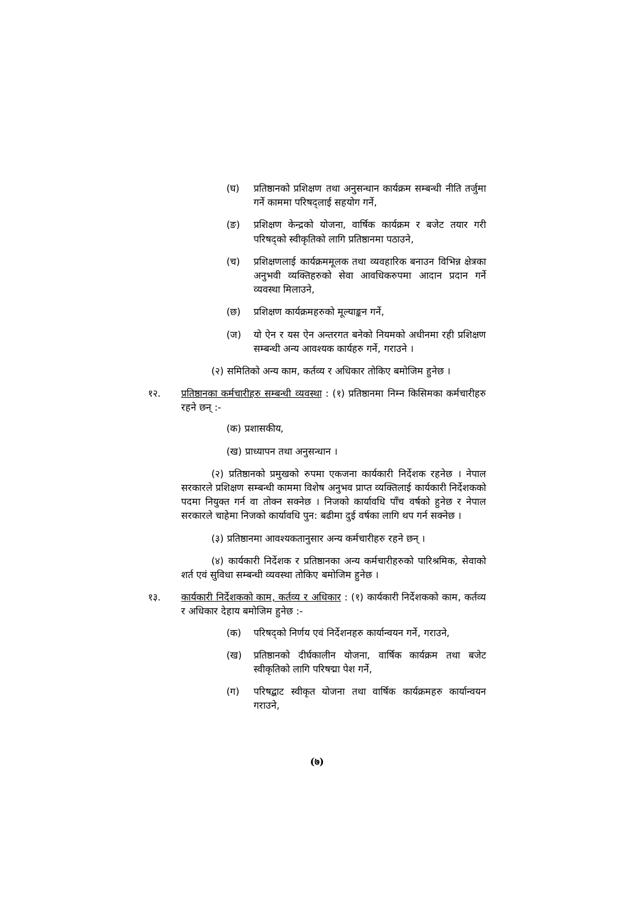(घ) प्रतिष्ठानको प्रशिक्षण तथा अनुसन्धान कार्यक्रम सम्बन्धी नीति तर्जुमा गर्ने काममा परिषद्लाई सहयोग गर्ने,
(ङ) प्रशिक्षण केन्द्रको योजना, वार्षिक कार्यक्रम र बजेट तयार गरी परिषद्को स्वीकृतिको लागि प्रतिष्ठानमा पठाउने,
(च) प्रशिक्षणलाई कार्यक्रममूलक तथा व्यवहारिक बनाउन विभिन्न क्षेत्रका अनुभवी व्यक्तिहरुको सेवा आवधिकरुपमा आदान प्रदान गर्ने व्यवस्था मिलाउने,
(छ) प्रशिक्षण कार्यक्रमहरुको मूल्याङ्कन गर्ने,
(ज) यो ऐन र यस ऐन अन्तरगत बनेको नियमको अधीनमा रही प्रशिक्षण सम्बन्धी अन्य आवश्यक कार्यहरु गर्ने, गराउने ।
(२) समितिको अन्य काम, कर्तव्य र अधिकार तोकिए बमोजिम हुनेछ ।
१२. प्रतिष्ठानका कर्मचारीहरु सम्बन्धी व्यवस्था : (१) प्रतिष्ठानमा निम्न किसिमका कर्मचारीहरु रहने छन् :-
(क) प्रशासकीय,
(ख) प्राध्यापन तथा अनुसन्धान ।
(२) प्रतिष्ठानको प्रमुखको रुपमा एकजना कार्यकारी निर्देशक रहनेछ । नेपाल सरकारले प्रशिक्षण सम्बन्धी काममा विशेष अनुभव प्राप्त व्यक्तिलाई कार्यकारी निर्देशकको पदमा नियुक्त गर्न वा तोक्न सक्नेछ । निजको कार्यावधि पाँच वर्षको हुनेछ र नेपाल सरकारले चाहेमा निजको कार्यावधि पुन: बढीमा दुई वर्षका लागि थप गर्न सक्नेछ ।
(३) प्रतिष्ठानमा आवश्यकतानुसार अन्य कर्मचारीहरु रहने छन् ।
(४) कार्यकारी निर्देशक र प्रतिष्ठानका अन्य कर्मचारीहरुको पारिश्रमिक, सेवाको शर्त एवं सुविधा सम्बन्धी व्यवस्था तोकिए बमोजिम हुनेछ ।
१३. कार्यकारी निर्देशकको काम, कर्तव्य र अधिकार : (१) कार्यकारी निर्देशकको काम, कर्तव्य र अधिकार देहाय बमोजिम हुनेछ :-
(क) परिषद्को निर्णय एवं निर्देशनहरु कार्यान्वयन गर्ने, गराउने,
(ख) प्रतिष्ठानको दीर्घकालीन योजना, वार्षिक कार्यक्रम तथा बजेट स्वीकृतिको लागि परिषद्मा पेश गर्ने,
(ग) परिषद्बाट स्वीकृत योजना तथा वार्षिक कार्यक्रमहरु कार्यान्वयन गराउने,
(७)